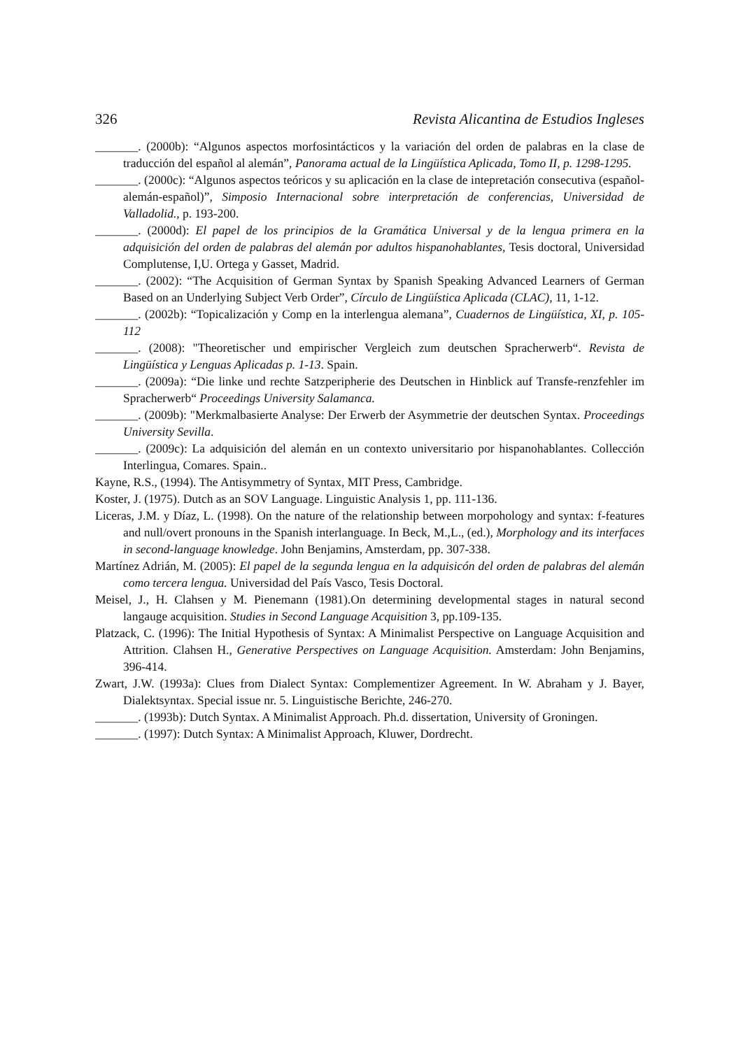326 Revista Alicantina de Estudios Ingleses
_______. (2000b): “Algunos aspectos morfosintácticos y la variación del orden de palabras en la clase de traducción del español al alemán”, Panorama actual de la Lingüística Aplicada, Tomo II, p. 1298-1295.
_______. (2000c): “Algunos aspectos teóricos y su aplicación en la clase de intepretación consecutiva (español-alemán-español)”, Simposio Internacional sobre interpretación de conferencias, Universidad de Valladolid., p. 193-200.
_______. (2000d): El papel de los principios de la Gramática Universal y de la lengua primera en la adquisición del orden de palabras del alemán por adultos hispanohablantes, Tesis doctoral, Universidad Complutense, I,U. Ortega y Gasset, Madrid.
_______. (2002): “The Acquisition of German Syntax by Spanish Speaking Advanced Learners of German Based on an Underlying Subject Verb Order”, Círculo de Lingüística Aplicada (CLAC), 11, 1-12.
_______. (2002b): “Topicalización y Comp en la interlengua alemana”, Cuadernos de Lingüística, XI, p. 105-112
_______. (2008): "Theoretischer und empirischer Vergleich zum deutschen Spracherwerb“. Revista de Lingüística y Lenguas Aplicadas p. 1-13. Spain.
_______. (2009a): “Die linke und rechte Satzperipherie des Deutschen in Hinblick auf Transfe-renzfehler im Spracherwerb“ Proceedings University Salamanca.
_______. (2009b): "Merkmalbasierte Analyse: Der Erwerb der Asymmetrie der deutschen Syntax. Proceedings University Sevilla.
_______. (2009c): La adquisición del alemán en un contexto universitario por hispanohablantes. Collección Interlingua, Comares. Spain..
Kayne, R.S., (1994). The Antisymmetry of Syntax, MIT Press, Cambridge.
Koster, J. (1975). Dutch as an SOV Language. Linguistic Analysis 1, pp. 111-136.
Liceras, J.M. y Díaz, L. (1998). On the nature of the relationship between morpohology and syntax: f-features and null/overt pronouns in the Spanish interlanguage. In Beck, M.,L., (ed.), Morphology and its interfaces in second-language knowledge. John Benjamins, Amsterdam, pp. 307-338.
Martínez Adrián, M. (2005): El papel de la segunda lengua en la adquisicón del orden de palabras del alemán como tercera lengua. Universidad del País Vasco, Tesis Doctoral.
Meisel, J., H. Clahsen y M. Pienemann (1981).On determining developmental stages in natural second langauge acquisition. Studies in Second Language Acquisition 3, pp.109-135.
Platzack, C. (1996): The Initial Hypothesis of Syntax: A Minimalist Perspective on Language Acquisition and Attrition. Clahsen H., Generative Perspectives on Language Acquisition. Amsterdam: John Benjamins, 396-414.
Zwart, J.W. (1993a): Clues from Dialect Syntax: Complementizer Agreement. In W. Abraham y J. Bayer, Dialektsyntax. Special issue nr. 5. Linguistische Berichte, 246-270.
_______. (1993b): Dutch Syntax. A Minimalist Approach. Ph.d. dissertation, University of Groningen.
_______. (1997): Dutch Syntax: A Minimalist Approach, Kluwer, Dordrecht.